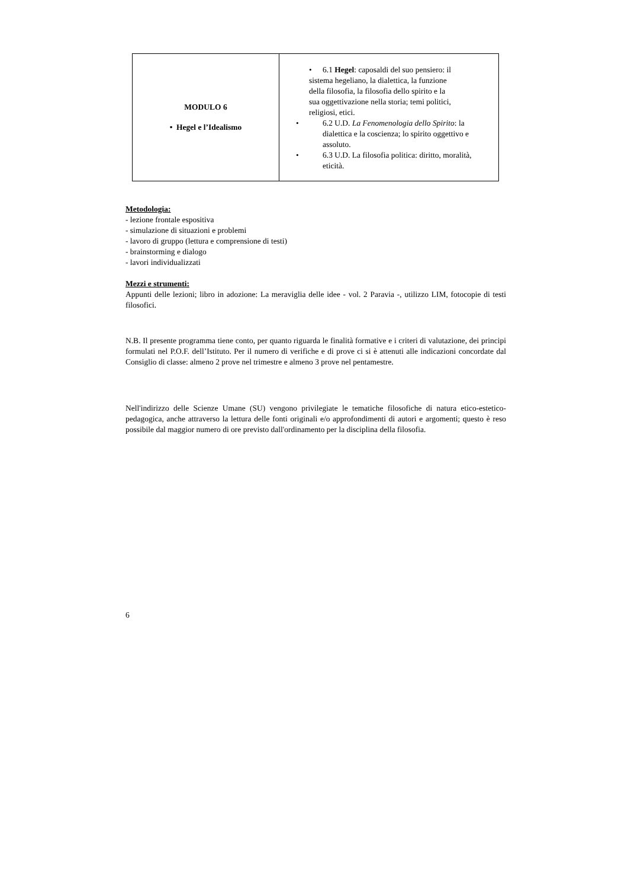| MODULO 6 • Hegel e l’Idealismo | • 6.1 Hegel : caposaldi del suo pensiero: il sistema hegeliano, la dialettica, la funzione della filosofia, la filosofia dello spirito e la sua oggettivazione nella storia; temi politici, religiosi, etici. • 6.2 U.D. La Fenomenologia dello Spirito : la dialettica e la coscienza; lo spirito oggettivo e assoluto. • 6.3 U.D. La filosofia politica: diritto, moralità, eticità. |
Metodologia:
- lezione frontale espositiva
- simulazione di situazioni e problemi
- lavoro di gruppo (lettura e comprensione di testi)
- brainstorming e dialogo
- lavori individualizzati
Mezzi e strumenti:
Appunti delle lezioni; libro in adozione: La meraviglia delle idee - vol. 2 Paravia -, utilizzo LIM, fotocopie di testi filosofici.
N.B. Il presente programma tiene conto, per quanto riguarda le finalità formative e i criteri di valutazione, dei principi formulati nel P.O.F. dell’Istituto. Per il numero di verifiche e di prove ci si è attenuti alle indicazioni concordate dal Consiglio di classe: almeno 2 prove nel trimestre e almeno 3 prove nel pentamestre.
Nell'indirizzo delle Scienze Umane (SU) vengono privilegiate le tematiche filosofiche di natura etico-estetico-pedagogica, anche attraverso la lettura delle fonti originali e/o approfondimenti di autori e argomenti; questo è reso possibile dal maggior numero di ore previsto dall'ordinamento per la disciplina della filosofia.
6